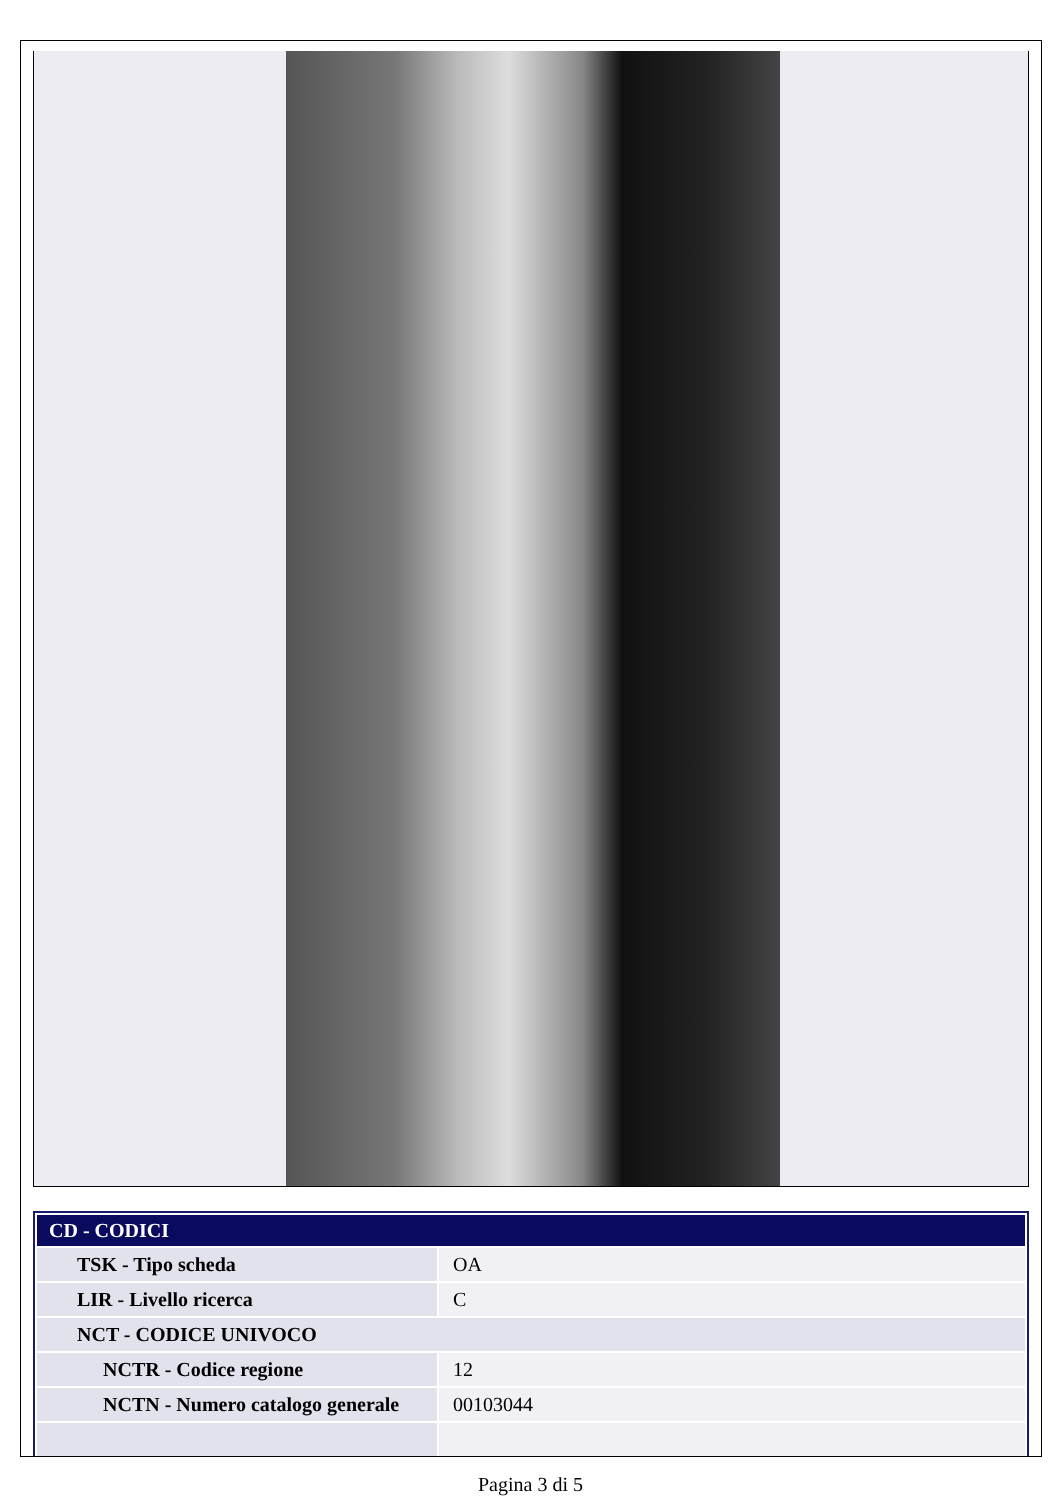| CD - CODICI | |
| --- | --- |
| TSK - Tipo scheda | OA |
| LIR - Livello ricerca | C |
| NCT - CODICE UNIVOCO | |
| NCTR - Codice regione | 12 |
| NCTN - Numero catalogo generale | 00103044 |
Pagina 3 di 5